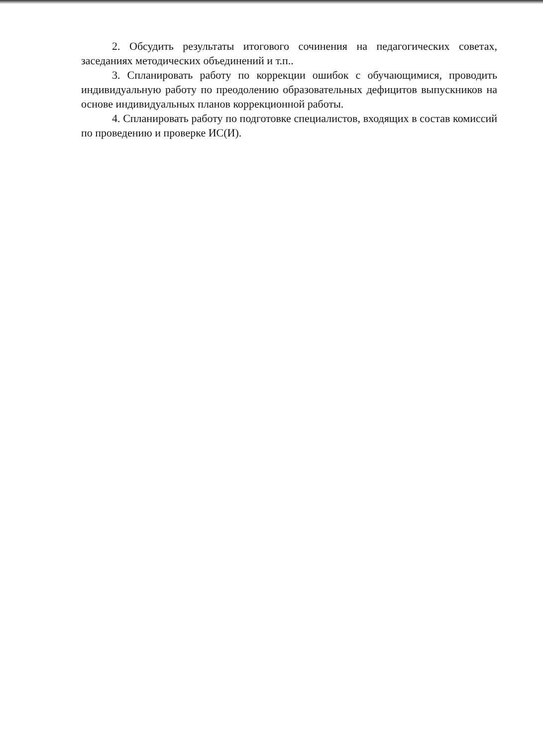2. Обсудить результаты итогового сочинения на педагогических советах, заседаниях методических объединений и т.п..
3. Спланировать работу по коррекции ошибок с обучающимися, проводить индивидуальную работу по преодолению образовательных дефицитов выпускников на основе индивидуальных планов коррекционной работы.
4. Спланировать работу по подготовке специалистов, входящих в состав комиссий по проведению и проверке ИС(И).